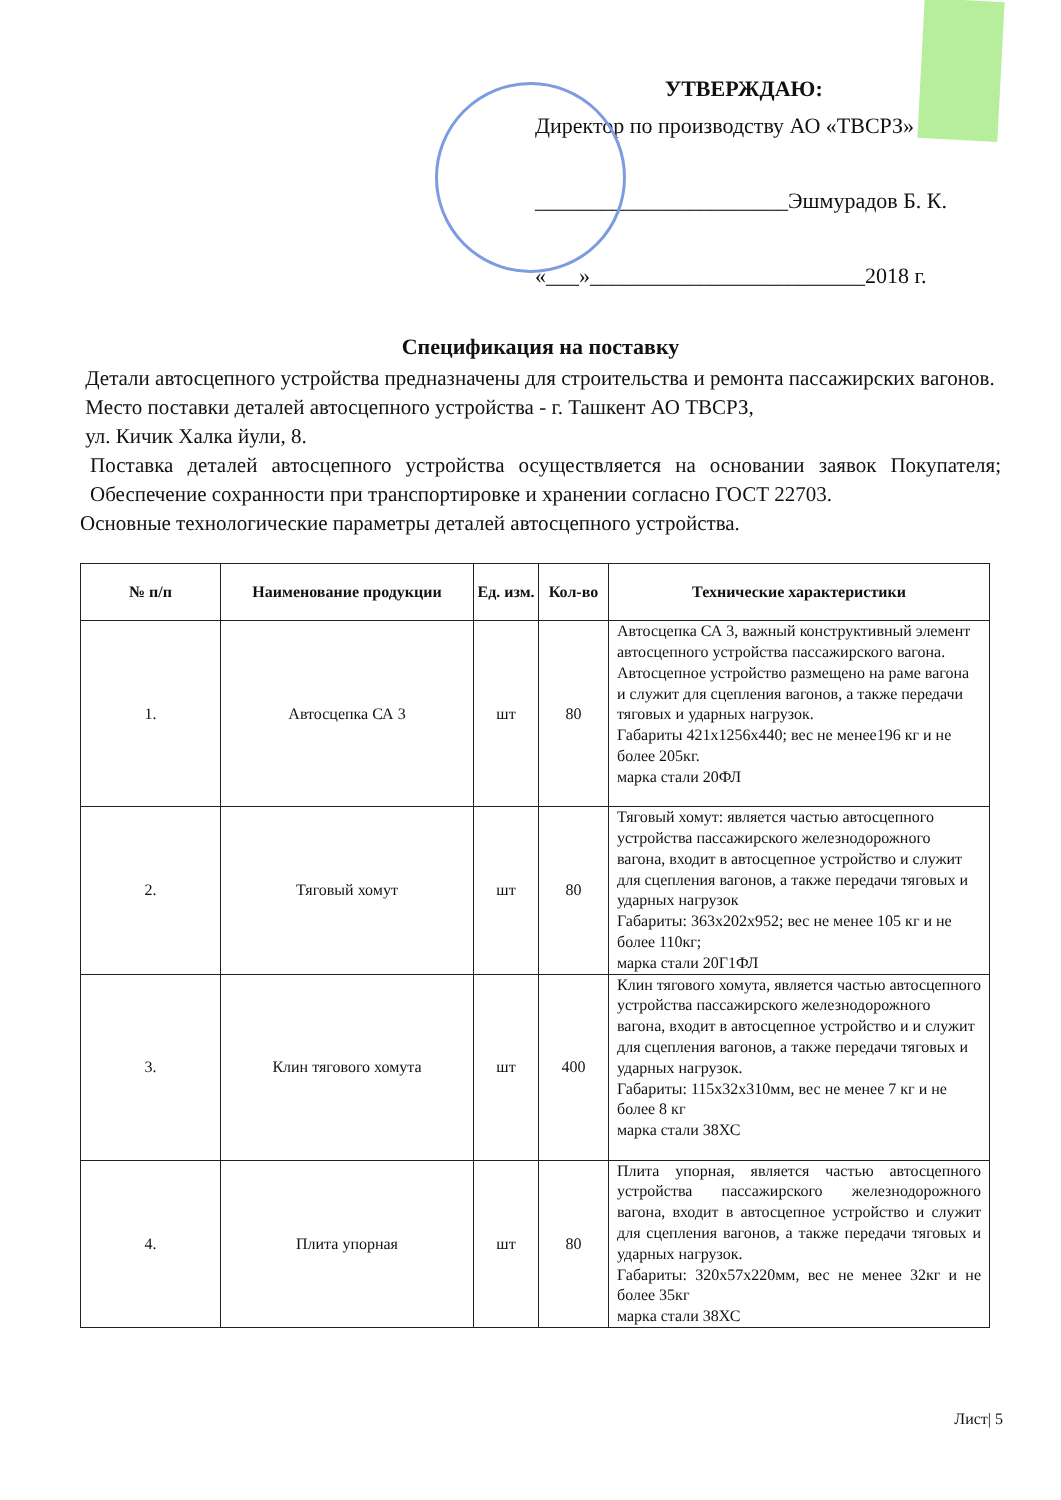УТВЕРЖДАЮ:
Директор по производству АО «ТВСРЗ»
_______________________Эшмурадов Б. К.
«___»_________________________2018 г.
Спецификация на поставку
Детали автосцепного устройства предназначены для строительства и ремонта пассажирских вагонов.
Место поставки деталей автосцепного устройства - г. Ташкент АО ТВСРЗ,
ул. Кичик Халка йули, 8.
Поставка деталей автосцепного устройства осуществляется на основании заявок Покупателя; Обеспечение сохранности при транспортировке и хранении согласно ГОСТ 22703.
Основные технологические параметры деталей автосцепного устройства.
| № п/п | Наименование продукции | Ед. изм. | Кол-во | Технические характеристики |
| --- | --- | --- | --- | --- |
| 1. | Автосцепка СА 3 | шт | 80 | Автосцепка СА 3, важный конструктивный элемент автосцепного устройства пассажирского вагона. Автосцепное устройство размещено на раме вагона и служит для сцепления вагонов, а также передачи тяговых и ударных нагрузок. Габариты 421х1256х440; вес не менее196 кг и не более 205кг. марка стали 20ФЛ |
| 2. | Тяговый хомут | шт | 80 | Тяговый хомут: является частью автосцепного устройства пассажирского железнодорожного вагона, входит в автосцепное устройство и служит для сцепления вагонов, а также передачи тяговых и ударных нагрузок Габариты: 363х202х952; вес не менее 105 кг и не более 110кг; марка стали 20Г1ФЛ |
| 3. | Клин тягового хомута | шт | 400 | Клин тягового хомута, является частью автосцепного устройства пассажирского железнодорожного вагона, входит в автосцепное устройство и и служит для сцепления вагонов, а также передачи тяговых и ударных нагрузок. Габариты: 115х32х310мм, вес не менее 7 кг и не более 8 кг марка стали 38ХС |
| 4. | Плита упорная | шт | 80 | Плита упорная, является частью автосцепного устройства пассажирского железнодорожного вагона, входит в автосцепное устройство и служит для сцепления вагонов, а также передачи тяговых и ударных нагрузок. Габариты: 320х57х220мм, вес не менее 32кг и не более 35кг марка стали 38ХС |
Лист| 5